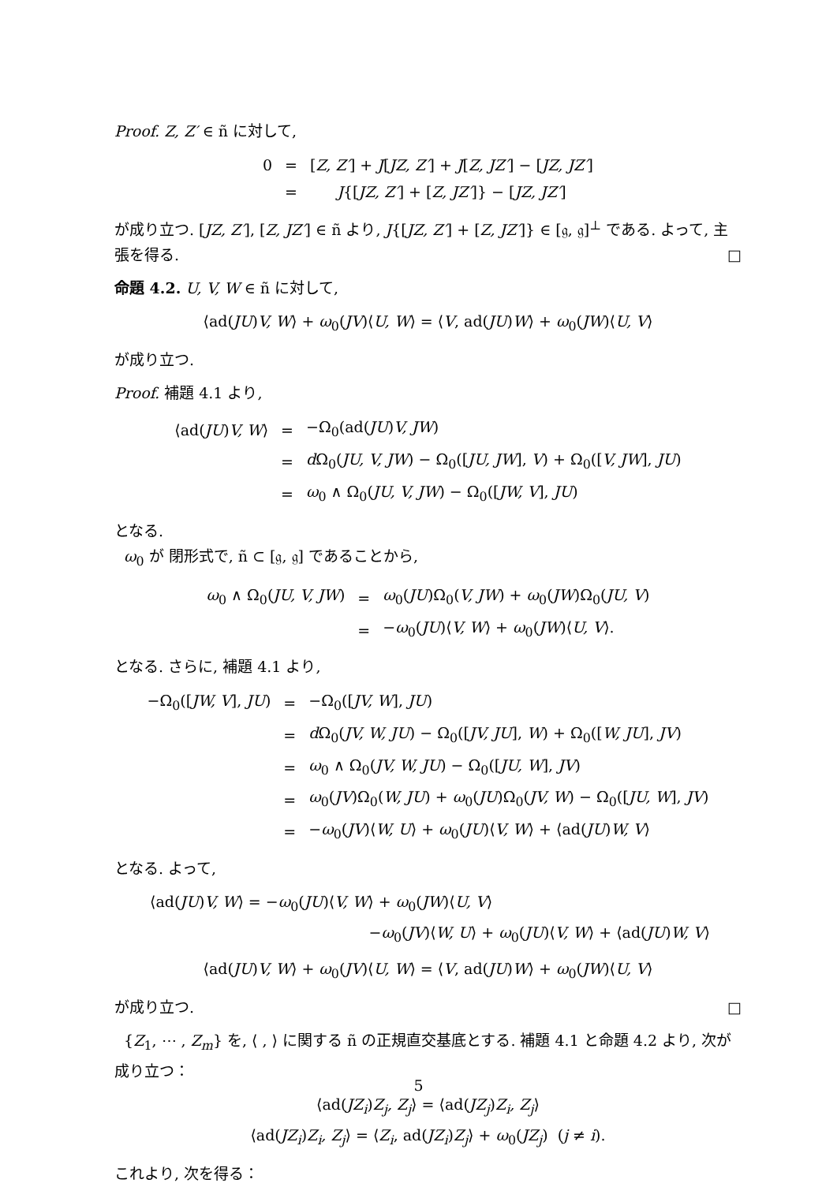Proof. Z, Z′ ∈ ñ に対して,
| 0 | = | [ Z, Z′ ] + J [ JZ, Z′ ] + J [ Z, JZ′ ] − [ JZ, JZ′ ] |
| | = | J {[ JZ, Z′ ] + [ Z, JZ′ ]} − [ JZ, JZ′ ] |
が成り立つ. [JZ, Z′], [Z, JZ′] ∈ ñ より, J{[JZ, Z′] + [Z, JZ′]} ∈ [𝔤, 𝔤]<sup>⊥</sup> である. よって, 主張を得る. □
命題 4.2. U, V, W ∈ ñ に対して,
⟨ad(JU)V, W⟩ + ω<sub>0</sub>(JV)⟨U, W⟩ = ⟨V, ad(JU)W⟩ + ω<sub>0</sub>(JW)⟨U, V⟩
が成り立つ.
Proof. 補題 4.1 より,
| ⟨ad( JU ) V, W ⟩ | = | −Ω<sub>0</sub>(ad( JU ) V, JW ) |
| | = | d Ω<sub>0</sub>( JU, V, JW ) − Ω<sub>0</sub>([ JU, JW ], V ) + Ω<sub>0</sub>([ V, JW ], JU ) |
| | = | ω<sub>0</sub> ∧ Ω<sub>0</sub>( JU, V, JW ) − Ω<sub>0</sub>([ JW, V ], JU ) |
となる.
ω<sub>0</sub> が 閉形式で, ñ ⊂ [𝔤, 𝔤] であることから,
| ω<sub>0</sub> ∧ Ω<sub>0</sub>( JU, V, JW ) | = | ω<sub>0</sub>( JU )Ω<sub>0</sub>( V, JW ) + ω<sub>0</sub>( JW )Ω<sub>0</sub>( JU, V ) |
| | = | − ω<sub>0</sub>( JU )⟨ V, W ⟩ + ω<sub>0</sub>( JW )⟨ U, V ⟩. |
となる. さらに, 補題 4.1 より,
| −Ω<sub>0</sub>([ JW, V ], JU ) | = | −Ω<sub>0</sub>([ JV, W ], JU ) |
| | = | d Ω<sub>0</sub>( JV, W, JU ) − Ω<sub>0</sub>([ JV, JU ], W ) + Ω<sub>0</sub>([ W, JU ], JV ) |
| | = | ω<sub>0</sub> ∧ Ω<sub>0</sub>( JV, W, JU ) − Ω<sub>0</sub>([ JU, W ], JV ) |
| | = | ω<sub>0</sub>( JV )Ω<sub>0</sub>( W, JU ) + ω<sub>0</sub>( JU )Ω<sub>0</sub>( JV, W ) − Ω<sub>0</sub>([ JU, W ], JV ) |
| | = | − ω<sub>0</sub>( JV )⟨ W, U ⟩ + ω<sub>0</sub>( JU )⟨ V, W ⟩ + ⟨ad( JU ) W, V ⟩ |
となる. よって,
⟨ad(JU)V, W⟩ = −ω<sub>0</sub>(JU)⟨V, W⟩ + ω<sub>0</sub>(JW)⟨U, V⟩
−ω<sub>0</sub>(JV)⟨W, U⟩ + ω<sub>0</sub>(JU)⟨V, W⟩ + ⟨ad(JU)W, V⟩
⟨ad(JU)V, W⟩ + ω<sub>0</sub>(JV)⟨U, W⟩ = ⟨V, ad(JU)W⟩ + ω<sub>0</sub>(JW)⟨U, V⟩
が成り立つ. □
{Z<sub>1</sub>, ⋯ , Z<sub>m</sub>} を, ⟨ , ⟩ に関する ñ の正規直交基底とする. 補題 4.1 と命題 4.2 より, 次が成り立つ：
⟨ad(JZ<sub>i</sub>)Z<sub>j</sub>, Z<sub>j</sub>⟩ = ⟨ad(JZ<sub>j</sub>)Z<sub>i</sub>, Z<sub>j</sub>⟩
⟨ad(JZ<sub>i</sub>)Z<sub>i</sub>, Z<sub>j</sub>⟩ = ⟨Z<sub>i</sub>, ad(JZ<sub>i</sub>)Z<sub>j</sub>⟩ + ω<sub>0</sub>(JZ<sub>j</sub>) (j ≠ i).
これより, 次を得る：
5